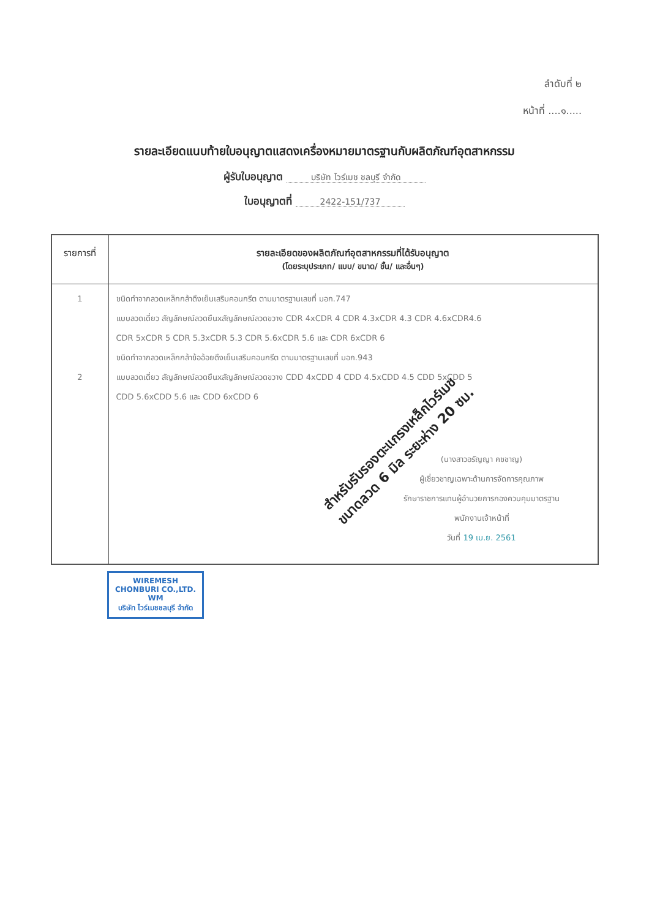ลำดับที่ ๒
หน้าที่ ....๑.....
รายละเอียดแนบท้ายใบอนุญาตแสดงเครื่องหมายมาตรฐานกับผลิตภัณฑ์อุตสาหกรรม
ผู้รับใบอนุญาต บริษัท ไวร์เมช ชลบุรี จำกัด
ใบอนุญาตที่ 2422-151/737
| รายการที่ | รายละเอียดของผลิตภัณฑ์อุตสาหกรรมที่ได้รับอนุญาต (โดยระบุประเภท/ แบบ/ ขนาด/ ชั้น/ และอื่นๆ) |
| --- | --- |
| 1 2 | ชนิดทำจากลวดเหล็กกล้าดึงเย็นเสริมคอนกรีต ตามมาตรฐานเลขที่ มอก.747 แบบลวดเดี่ยว สัญลักษณ์ลวดยืนxสัญลักษณ์ลวดขวาง CDR 4xCDR 4 CDR 4.3xCDR 4.3 CDR 4.6xCDR4.6 CDR 5xCDR 5 CDR 5.3xCDR 5.3 CDR 5.6xCDR 5.6 และ CDR 6xCDR 6 ชนิดทำจากลวดเหล็กกล้าข้ออ้อยดึงเย็นเสริมคอนกรีต ตามมาตรฐานเลขที่ มอก.943 แบบลวดเดี่ยว สัญลักษณ์ลวดยืนxสัญลักษณ์ลวดขวาง CDD 4xCDD 4 CDD 4.5xCDD 4.5 CDD 5xCDD 5 CDD 5.6xCDD 5.6 และ CDD 6xCDD 6 (นางสาวอรัญญา คชชาญ) ผู้เชี่ยวชาญเฉพาะด้านการจัดการคุณภาพ รักษาราชการแทนผู้อำนวยการกองควบคุมมาตรฐาน พนักงานเจ้าหน้าที่ วันที่ 19 เม.ย. 2561 |
WIREMESH CHONBURI CO.,LTD.
WM
บริษัท ไวร์เมชชลบุรี จำกัด
สำหรับรับรองตะแกรงเหล็กไวร์เมช
ขนาดลวด 6 มิล ระยะห่าง 20 ซม.